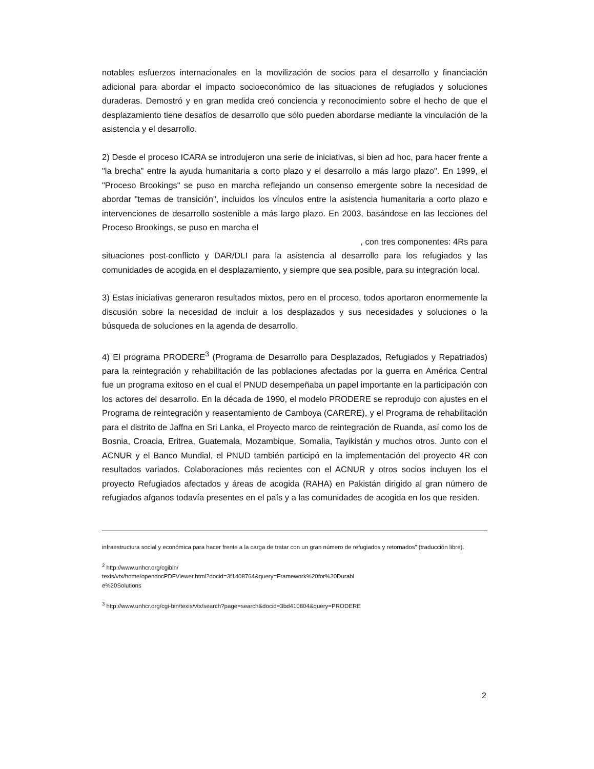notables esfuerzos internacionales en la movilización de socios para el desarrollo y financiación adicional para abordar el impacto socioeconómico de las situaciones de refugiados y soluciones duraderas. Demostró y en gran medida creó conciencia y reconocimiento sobre el hecho de que el desplazamiento tiene desafíos de desarrollo que sólo pueden abordarse mediante la vinculación de la asistencia y el desarrollo.
2) Desde el proceso ICARA se introdujeron una serie de iniciativas, si bien ad hoc, para hacer frente a "la brecha" entre la ayuda humanitaria a corto plazo y el desarrollo a más largo plazo". En 1999, el "Proceso Brookings" se puso en marcha reflejando un consenso emergente sobre la necesidad de abordar "temas de transición", incluidos los vínculos entre la asistencia humanitaria a corto plazo e intervenciones de desarrollo sostenible a más largo plazo. En 2003, basándose en las lecciones del Proceso Brookings, se puso en marcha el
, con tres componentes: 4Rs para
situaciones post-conflicto y DAR/DLI para la asistencia al desarrollo para los refugiados y las comunidades de acogida en el desplazamiento, y siempre que sea posible, para su integración local.
3) Estas iniciativas generaron resultados mixtos, pero en el proceso, todos aportaron enormemente la discusión sobre la necesidad de incluir a los desplazados y sus necesidades y soluciones o la búsqueda de soluciones en la agenda de desarrollo.
4) El programa PRODERE<sup>3</sup> (Programa de Desarrollo para Desplazados, Refugiados y Repatriados) para la reintegración y rehabilitación de las poblaciones afectadas por la guerra en América Central fue un programa exitoso en el cual el PNUD desempeñaba un papel importante en la participación con los actores del desarrollo. En la década de 1990, el modelo PRODERE se reprodujo con ajustes en el Programa de reintegración y reasentamiento de Camboya (CARERE), y el Programa de rehabilitación para el distrito de Jaffna en Sri Lanka, el Proyecto marco de reintegración de Ruanda, así como los de Bosnia, Croacia, Eritrea, Guatemala, Mozambique, Somalia, Tayikistán y muchos otros. Junto con el ACNUR y el Banco Mundial, el PNUD también participó en la implementación del proyecto 4R con resultados variados. Colaboraciones más recientes con el ACNUR y otros socios incluyen los el proyecto Refugiados afectados y áreas de acogida (RAHA) en Pakistán dirigido al gran número de refugiados afganos todavía presentes en el país y a las comunidades de acogida en los que residen.
infraestructura social y económica para hacer frente a la carga de tratar con un gran número de refugiados y retornados" (traducción libre).
<sup>2</sup> http://www.unhcr.org/cgibin/
texis/vtx/home/opendocPDFViewer.html?docid=3f1408764&query=Framework%20for%20Durabl
e%20Solutions
<sup>3</sup> http://www.unhcr.org/cgi-bin/texis/vtx/search?page=search&docid=3bd410804&query=PRODERE
2